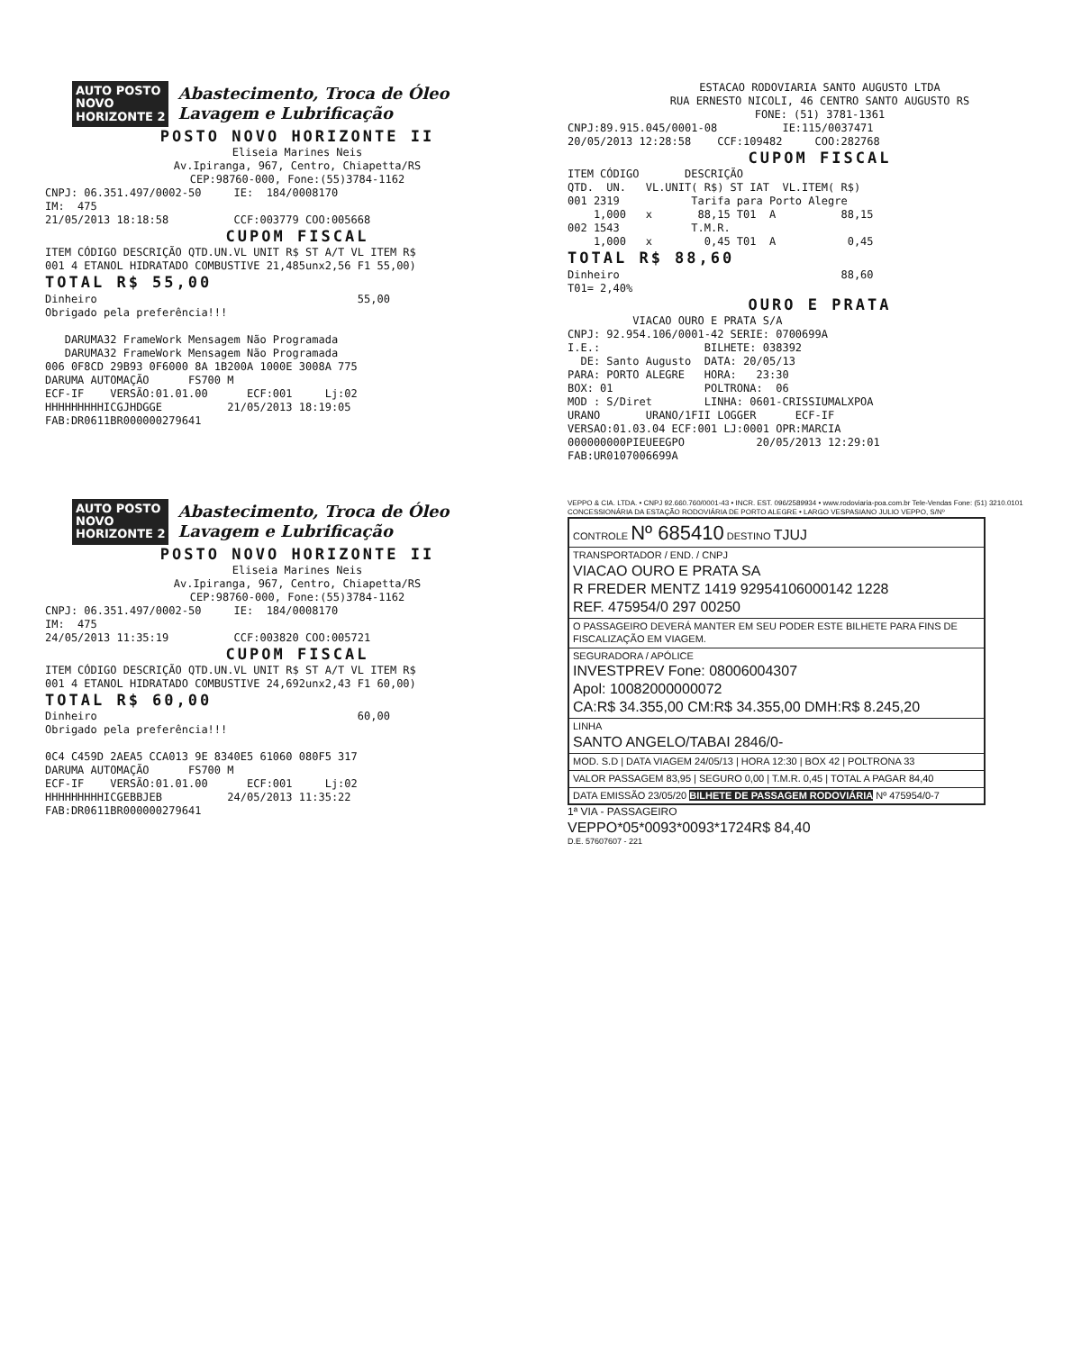AUTO POSTO
NOVO
HORIZONTE 2
Abastecimento, Troca de Óleo
Lavagem e Lubrificação
POSTO NOVO HORIZONTE II
Eliseia Marines Neis
Av.Ipiranga, 967, Centro, Chiapetta/RS
CEP:98760-000, Fone:(55)3784-1162
CNPJ: 06.351.497/0002-50 IE: 184/0008170 IM: 475 21/05/2013 18:18:58 CCF:003779 COO:005668
CUPOM FISCAL
ITEM CÓDIGO DESCRIÇÃO QTD.UN.VL UNIT R$ ST A/T VL ITEM R$ 001 4 ETANOL HIDRATADO COMBUSTIVE 21,485unx2,56 F1 55,00)
TOTAL R$ 55,00
Dinheiro 55,00 Obrigado pela preferência!!! DARUMA32 FrameWork Mensagem Não Programada DARUMA32 FrameWork Mensagem Não Programada 006 0F8CD 29B93 0F6000 8A 1B200A 1000E 3008A 775 DARUMA AUTOMAÇÃO FS700 M ECF-IF VERSÃO:01.01.00 ECF:001 Lj:02 HHHHHHHHHICGJHDGGE 21/05/2013 18:19:05 FAB:DR0611BR000000279641
ESTACAO RODOVIARIA SANTO AUGUSTO LTDA RUA ERNESTO NICOLI, 46 CENTRO SANTO AUGUSTO RS FONE: (51) 3781-1361
CNPJ:89.915.045/0001-08 IE:115/0037471 20/05/2013 12:28:58 CCF:109482 COO:282768
CUPOM FISCAL
ITEM CÓDIGO DESCRIÇÃO QTD. UN. VL.UNIT( R$) ST IAT VL.ITEM( R$) 001 2319 Tarifa para Porto Alegre 1,000 x 88,15 T01 A 88,15 002 1543 T.M.R. 1,000 x 0,45 T01 A 0,45
TOTAL R$ 88,60
Dinheiro 88,60 T01= 2,40%
OURO E PRATA
VIACAO OURO E PRATA S/A CNPJ: 92.954.106/0001-42 SERIE: 0700699A I.E.: BILHETE: 038392 DE: Santo Augusto DATA: 20/05/13 PARA: PORTO ALEGRE HORA: 23:30 BOX: 01 POLTRONA: 06 MOD : S/Diret LINHA: 0601-CRISSIUMALXPOA URANO URANO/1FII LOGGER ECF-IF VERSAO:01.03.04 ECF:001 LJ:0001 OPR:MARCIA 000000000PIEUEEGPO 20/05/2013 12:29:01 FAB:UR0107006699A
AUTO POSTO
NOVO
HORIZONTE 2
Abastecimento, Troca de Óleo
Lavagem e Lubrificação
POSTO NOVO HORIZONTE II
Eliseia Marines Neis
Av.Ipiranga, 967, Centro, Chiapetta/RS
CEP:98760-000, Fone:(55)3784-1162
CNPJ: 06.351.497/0002-50 IE: 184/0008170 IM: 475 24/05/2013 11:35:19 CCF:003820 COO:005721
CUPOM FISCAL
ITEM CÓDIGO DESCRIÇÃO QTD.UN.VL UNIT R$ ST A/T VL ITEM R$ 001 4 ETANOL HIDRATADO COMBUSTIVE 24,692unx2,43 F1 60,00)
TOTAL R$ 60,00
Dinheiro 60,00 Obrigado pela preferência!!! 0C4 C459D 2AEA5 CCA013 9E 8340E5 61060 080F5 317 DARUMA AUTOMAÇÃO FS700 M ECF-IF VERSÃO:01.01.00 ECF:001 Lj:02 HHHHHHHHHICGEBBJEB 24/05/2013 11:35:22 FAB:DR0611BR000000279641
VEPPO & CIA. LTDA. • CNPJ 92.660.760/0001-43 • INCR. EST. 096/2589934 • www.rodoviaria-poa.com.br Tele-Vendas Fone: (51) 3210.0101
CONCESSIONÁRIA DA ESTAÇÃO RODOVIÁRIA DE PORTO ALEGRE • LARGO VESPASIANO JULIO VEPPO, S/Nº
CONTROLE Nº 685410 DESTINO TJUJ
TRANSPORTADOR / END. / CNPJ
VIACAO OURO E PRATA SA
R FREDER MENTZ 1419 92954106000142 1228
REF. 475954/0 297 00250
O PASSAGEIRO DEVERÁ MANTER EM SEU PODER ESTE BILHETE PARA FINS DE FISCALIZAÇÃO EM VIAGEM.
SEGURADORA / APÓLICE
INVESTPREV Fone: 08006004307
Apol: 10082000000072
CA:R$ 34.355,00 CM:R$ 34.355,00 DMH:R$ 8.245,20
LINHA
SANTO ANGELO/TABAI 2846/0-
MOD. S.D | DATA VIAGEM 24/05/13 | HORA 12:30 | BOX 42 | POLTRONA 33
VALOR PASSAGEM 83,95 | SEGURO 0,00 | T.M.R. 0,45 | TOTAL A PAGAR 84,40
DATA EMISSÃO 23/05/20 BILHETE DE PASSAGEM RODOVIÁRIA Nº 475954/0-7
1ª VIA - PASSAGEIRO
VEPPO*05*0093*0093*1724R$ 84,40
D.E. 57607607 - 221